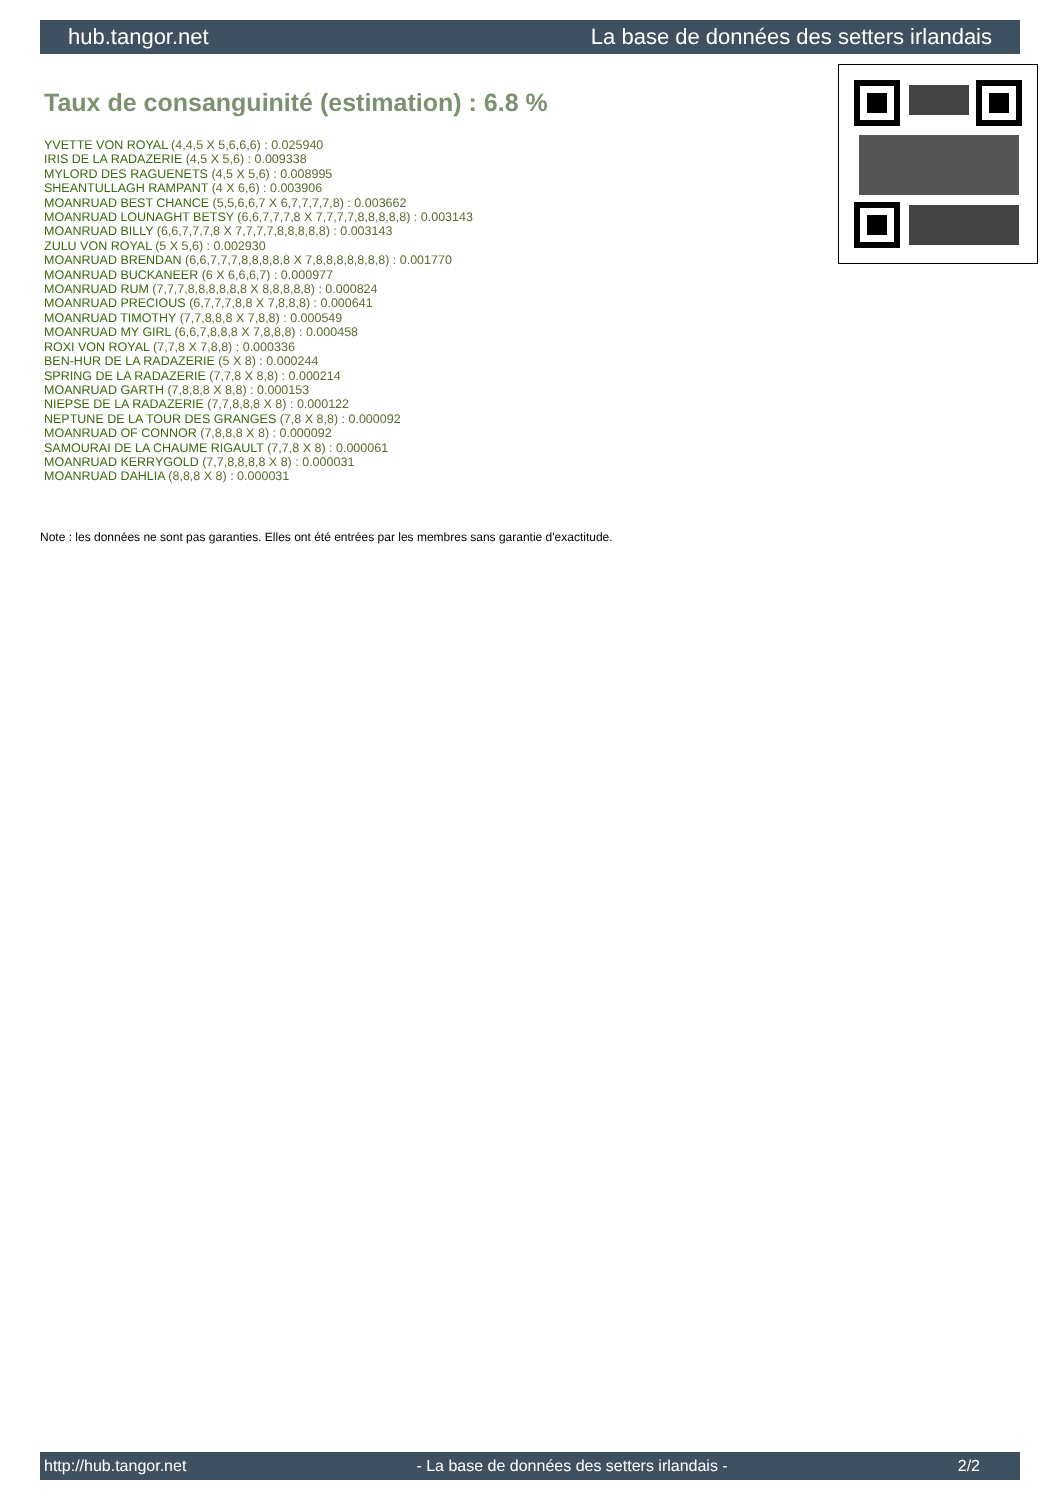hub.tangor.net La base de données des setters irlandais
Taux de consanguinité (estimation) : 6.8 %
YVETTE VON ROYAL (4,4,5 X 5,6,6,6) : 0.025940
IRIS DE LA RADAZERIE (4,5 X 5,6) : 0.009338
MYLORD DES RAGUENETS (4,5 X 5,6) : 0.008995
SHEANTULLAGH RAMPANT (4 X 6,6) : 0.003906
MOANRUAD BEST CHANCE (5,5,6,6,7 X 6,7,7,7,7,8) : 0.003662
MOANRUAD LOUNAGHT BETSY (6,6,7,7,7,8 X 7,7,7,7,8,8,8,8,8) : 0.003143
MOANRUAD BILLY (6,6,7,7,7,8 X 7,7,7,7,8,8,8,8,8) : 0.003143
ZULU VON ROYAL (5 X 5,6) : 0.002930
MOANRUAD BRENDAN (6,6,7,7,7,8,8,8,8,8 X 7,8,8,8,8,8,8,8) : 0.001770
MOANRUAD BUCKANEER (6 X 6,6,6,7) : 0.000977
MOANRUAD RUM (7,7,7,8,8,8,8,8,8 X 8,8,8,8,8) : 0.000824
MOANRUAD PRECIOUS (6,7,7,7,8,8 X 7,8,8,8) : 0.000641
MOANRUAD TIMOTHY (7,7,8,8,8 X 7,8,8) : 0.000549
MOANRUAD MY GIRL (6,6,7,8,8,8 X 7,8,8,8) : 0.000458
ROXI VON ROYAL (7,7,8 X 7,8,8) : 0.000336
BEN-HUR DE LA RADAZERIE (5 X 8) : 0.000244
SPRING DE LA RADAZERIE (7,7,8 X 8,8) : 0.000214
MOANRUAD GARTH (7,8,8,8 X 8,8) : 0.000153
NIEPSE DE LA RADAZERIE (7,7,8,8,8 X 8) : 0.000122
NEPTUNE DE LA TOUR DES GRANGES (7,8 X 8,8) : 0.000092
MOANRUAD OF CONNOR (7,8,8,8 X 8) : 0.000092
SAMOURAI DE LA CHAUME RIGAULT (7,7,8 X 8) : 0.000061
MOANRUAD KERRYGOLD (7,7,8,8,8,8 X 8) : 0.000031
MOANRUAD DAHLIA (8,8,8 X 8) : 0.000031
Note : les données ne sont pas garanties. Elles ont été entrées par les membres sans garantie d'exactitude.
http://hub.tangor.net - La base de données des setters irlandais - 2/2